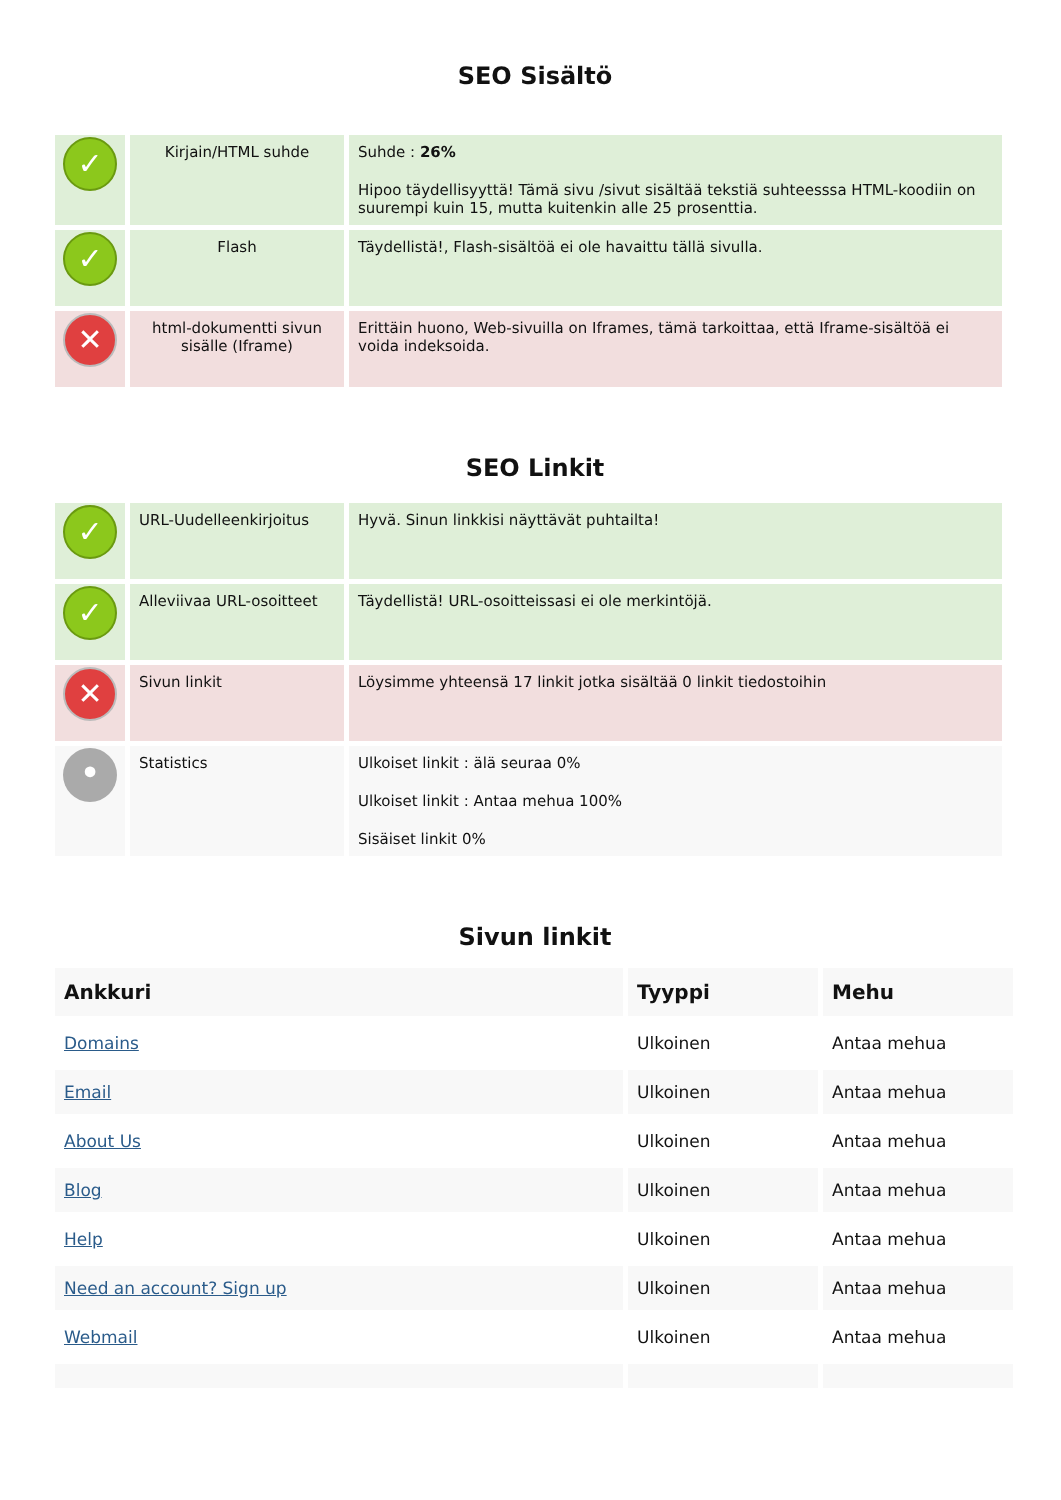SEO Sisältö
| ✓ | Kirjain/HTML suhde | Suhde : 26% Hipoo täydellisyyttä! Tämä sivu /sivut sisältää tekstiä suhteesssa HTML-koodiin on suurempi kuin 15, mutta kuitenkin alle 25 prosenttia. |
| ✓ | Flash | Täydellistä!, Flash-sisältöä ei ole havaittu tällä sivulla. |
| ✕ | html-dokumentti sivun sisälle (Iframe) | Erittäin huono, Web-sivuilla on Iframes, tämä tarkoittaa, että Iframe-sisältöä ei voida indeksoida. |
SEO Linkit
| ✓ | URL-Uudelleenkirjoitus | Hyvä. Sinun linkkisi näyttävät puhtailta! |
| ✓ | Alleviivaa URL-osoitteet | Täydellistä! URL-osoitteissasi ei ole merkintöjä. |
| ✕ | Sivun linkit | Löysimme yhteensä 17 linkit jotka sisältää 0 linkit tiedostoihin |
| • | Statistics | Ulkoiset linkit : älä seuraa 0% Ulkoiset linkit : Antaa mehua 100% Sisäiset linkit 0% |
Sivun linkit
| Ankkuri | Tyyppi | Mehu |
| --- | --- | --- |
| Domains | Ulkoinen | Antaa mehua |
| Email | Ulkoinen | Antaa mehua |
| About Us | Ulkoinen | Antaa mehua |
| Blog | Ulkoinen | Antaa mehua |
| Help | Ulkoinen | Antaa mehua |
| Need an account? Sign up | Ulkoinen | Antaa mehua |
| Webmail | Ulkoinen | Antaa mehua |